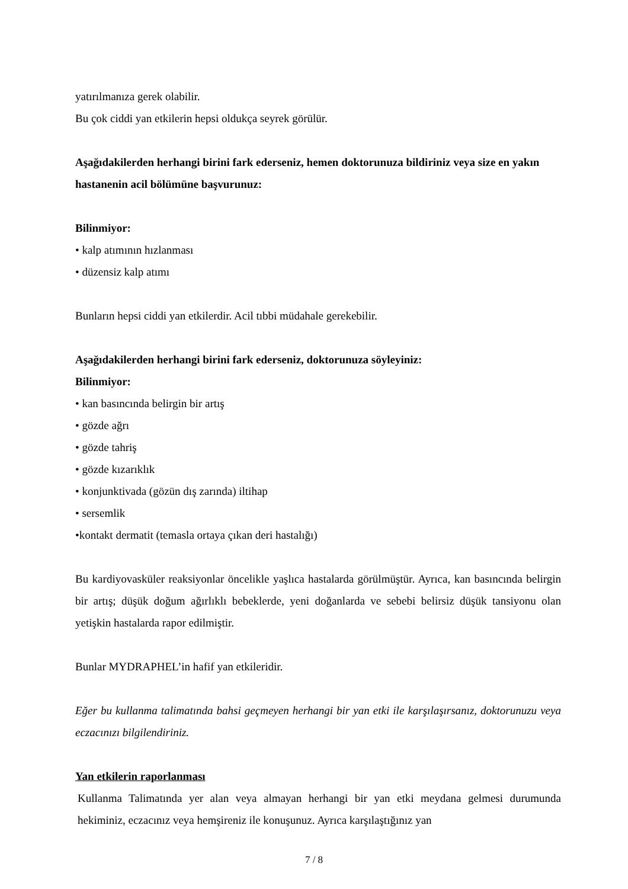yatırılmanıza gerek olabilir.
Bu çok ciddi yan etkilerin hepsi oldukça seyrek görülür.
Aşağıdakilerden herhangi birini fark ederseniz, hemen doktorunuza bildiriniz veya size en yakın hastanenin acil bölümüne başvurunuz:
Bilinmiyor:
• kalp atımının hızlanması
• düzensiz kalp atımı
Bunların hepsi ciddi yan etkilerdir. Acil tıbbi müdahale gerekebilir.
Aşağıdakilerden herhangi birini fark ederseniz, doktorunuza söyleyiniz:
Bilinmiyor:
• kan basıncında belirgin bir artış
• gözde ağrı
• gözde tahriş
• gözde kızarıklık
• konjunktivada (gözün dış zarında) iltihap
• sersemlik
•kontakt dermatit (temasla ortaya çıkan deri hastalığı)
Bu kardiyovasküler reaksiyonlar öncelikle yaşlıca hastalarda görülmüştür. Ayrıca, kan basıncında belirgin bir artış; düşük doğum ağırlıklı bebeklerde, yeni doğanlarda ve sebebi belirsiz düşük tansiyonu olan yetişkin hastalarda rapor edilmiştir.
Bunlar MYDRAPHEL’in hafif yan etkileridir.
Eğer bu kullanma talimatında bahsi geçmeyen herhangi bir yan etki ile karşılaşırsanız, doktorunuzu veya eczacınızı bilgilendiriniz.
Yan etkilerin raporlanması
Kullanma Talimatında yer alan veya almayan herhangi bir yan etki meydana gelmesi durumunda hekiminiz, eczacınız veya hemşireniz ile konuşunuz. Ayrıca karşılaştığınız yan
7 / 8